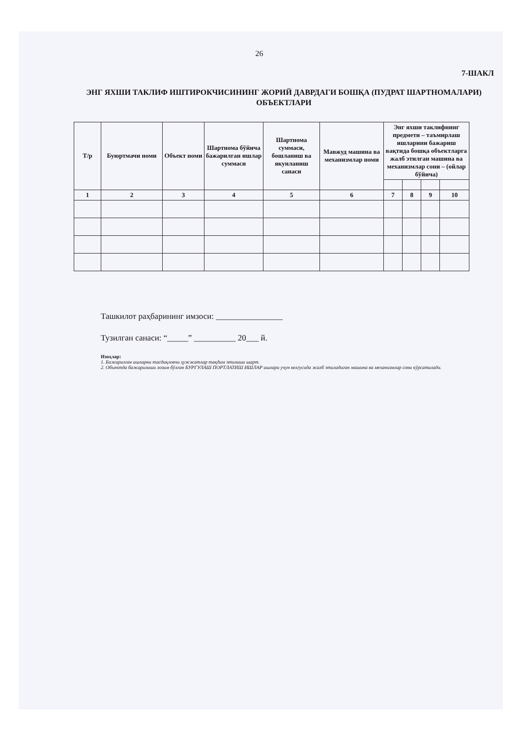26
7-ШАКЛ
ЭНГ ЯХШИ ТАКЛИФ ИШТИРОКЧИСИНИНГ ЖОРИЙ ДАВРДАГИ БОШҚА (ПУДРАТ ШАРТНОМАЛАРИ) ОБЪЕКТЛАРИ
| Т/р | Буюртмачи номи | Объект номи | Шартнома бўйича бажарилган ишлар суммаси | Шартнома суммаси, бошланиш ва якунланиш санаси | Мавжуд машина ва механизмлар номи | Энг яхши таклифнинг предмети – таъмирлаш ишларини бажариш вақтида бошқа объектларга жалб этилган машина ва механизмлар сони – (ойлар бўйича) | | | |
| --- | --- | --- | --- | --- | --- | --- | --- | --- | --- |
| 1 | 2 | 3 | 4 | 5 | 6 | 7 | 8 | 9 | 10 |
Ташкилот раҳбарининг имзоси: ________________
Тузилган санаси: “_____” __________ 20___ й.
Изоҳлар:
1. Бажарилган ишларни тасдиқловчи ҳужжатлар тақдим этилиши шарт.
2. Объектда бажарилиши лозим бўлган БУРГУЛАШ ПОРТЛАТИШ ИШЛАР ишлари учун келгусида жалб этиладиган машина ва механизмлар сони кўрсатилади.